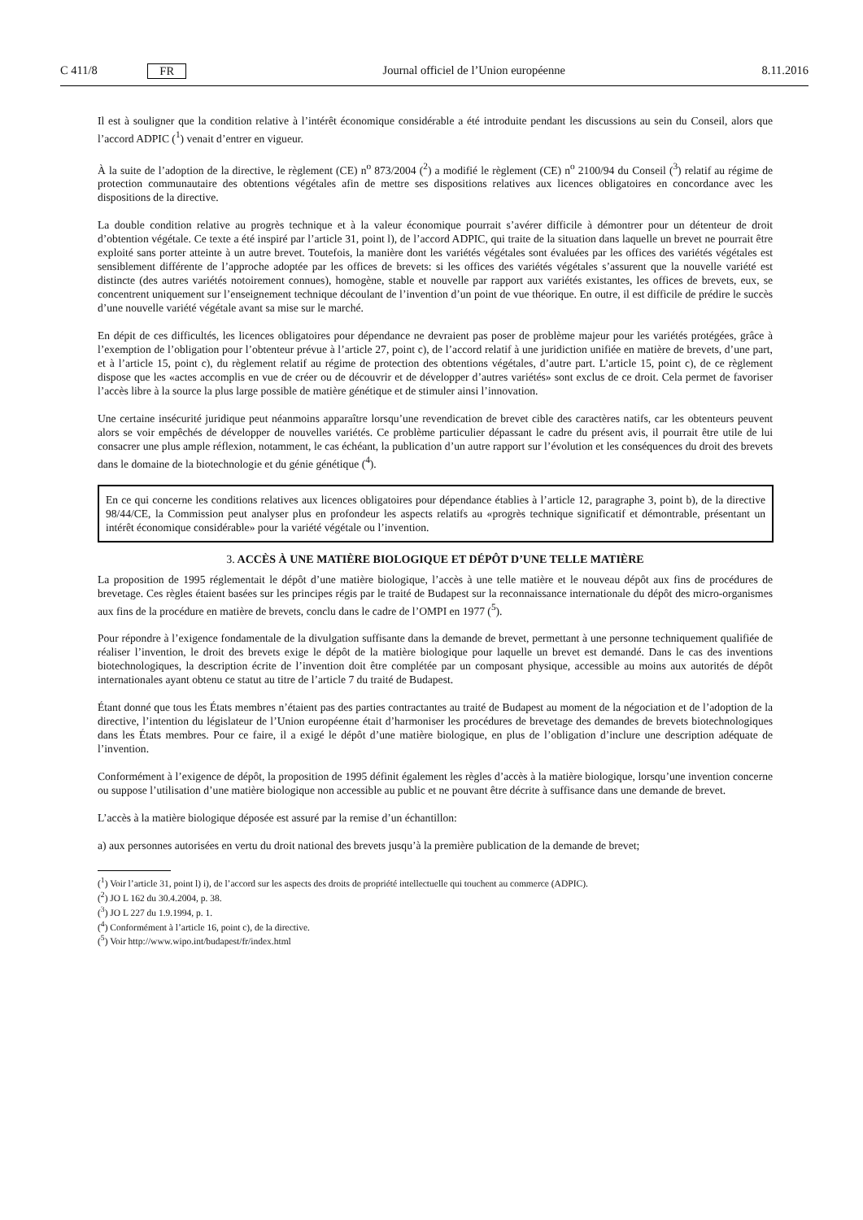C 411/8 FR Journal officiel de l’Union européenne 8.11.2016
Il est à souligner que la condition relative à l’intérêt économique considérable a été introduite pendant les discussions au sein du Conseil, alors que l’accord ADPIC (<sup>1</sup>) venait d’entrer en vigueur.
À la suite de l’adoption de la directive, le règlement (CE) n<sup>o</sup> 873/2004 (<sup>2</sup>) a modifié le règlement (CE) n<sup>o</sup> 2100/94 du Conseil (<sup>3</sup>) relatif au régime de protection communautaire des obtentions végétales afin de mettre ses dispositions relatives aux licences obligatoires en concordance avec les dispositions de la directive.
La double condition relative au progrès technique et à la valeur économique pourrait s’avérer difficile à démontrer pour un détenteur de droit d’obtention végétale. Ce texte a été inspiré par l’article 31, point l), de l’accord ADPIC, qui traite de la situation dans laquelle un brevet ne pourrait être exploité sans porter atteinte à un autre brevet. Toutefois, la manière dont les variétés végétales sont évaluées par les offices des variétés végétales est sensiblement différente de l’approche adoptée par les offices de brevets: si les offices des variétés végétales s’assurent que la nouvelle variété est distincte (des autres variétés notoirement connues), homogène, stable et nouvelle par rapport aux variétés existantes, les offices de brevets, eux, se concentrent uniquement sur l’enseignement technique découlant de l’invention d’un point de vue théorique. En outre, il est difficile de prédire le succès d’une nouvelle variété végétale avant sa mise sur le marché.
En dépit de ces difficultés, les licences obligatoires pour dépendance ne devraient pas poser de problème majeur pour les variétés protégées, grâce à l’exemption de l’obligation pour l’obtenteur prévue à l’article 27, point c), de l’accord relatif à une juridiction unifiée en matière de brevets, d’une part, et à l’article 15, point c), du règlement relatif au régime de protection des obtentions végétales, d’autre part. L’article 15, point c), de ce règlement dispose que les «actes accomplis en vue de créer ou de découvrir et de développer d’autres variétés» sont exclus de ce droit. Cela permet de favoriser l’accès libre à la source la plus large possible de matière génétique et de stimuler ainsi l’innovation.
Une certaine insécurité juridique peut néanmoins apparaître lorsqu’une revendication de brevet cible des caractères natifs, car les obtenteurs peuvent alors se voir empêchés de développer de nouvelles variétés. Ce problème particulier dépassant le cadre du présent avis, il pourrait être utile de lui consacrer une plus ample réflexion, notamment, le cas échéant, la publication d’un autre rapport sur l’évolution et les conséquences du droit des brevets dans le domaine de la biotechnologie et du génie génétique (<sup>4</sup>).
En ce qui concerne les conditions relatives aux licences obligatoires pour dépendance établies à l’article 12, paragraphe 3, point b), de la directive 98/44/CE, la Commission peut analyser plus en profondeur les aspects relatifs au «progrès technique significatif et démontrable, présentant un intérêt économique considérable» pour la variété végétale ou l’invention.
3. ACCÈS À UNE MATIÈRE BIOLOGIQUE ET DÉPÔT D’UNE TELLE MATIÈRE
La proposition de 1995 réglementait le dépôt d’une matière biologique, l’accès à une telle matière et le nouveau dépôt aux fins de procédures de brevetage. Ces règles étaient basées sur les principes régis par le traité de Budapest sur la reconnaissance internationale du dépôt des micro-organismes aux fins de la procédure en matière de brevets, conclu dans le cadre de l’OMPI en 1977 (<sup>5</sup>).
Pour répondre à l’exigence fondamentale de la divulgation suffisante dans la demande de brevet, permettant à une personne techniquement qualifiée de réaliser l’invention, le droit des brevets exige le dépôt de la matière biologique pour laquelle un brevet est demandé. Dans le cas des inventions biotechnologiques, la description écrite de l’invention doit être complétée par un composant physique, accessible au moins aux autorités de dépôt internationales ayant obtenu ce statut au titre de l’article 7 du traité de Budapest.
Étant donné que tous les États membres n’étaient pas des parties contractantes au traité de Budapest au moment de la négociation et de l’adoption de la directive, l’intention du législateur de l’Union européenne était d’harmoniser les procédures de brevetage des demandes de brevets biotechnologiques dans les États membres. Pour ce faire, il a exigé le dépôt d’une matière biologique, en plus de l’obligation d’inclure une description adéquate de l’invention.
Conformément à l’exigence de dépôt, la proposition de 1995 définit également les règles d’accès à la matière biologique, lorsqu’une invention concerne ou suppose l’utilisation d’une matière biologique non accessible au public et ne pouvant être décrite à suffisance dans une demande de brevet.
L’accès à la matière biologique déposée est assuré par la remise d’un échantillon:
a) aux personnes autorisées en vertu du droit national des brevets jusqu’à la première publication de la demande de brevet;
(<sup>1</sup>) Voir l’article 31, point l) i), de l’accord sur les aspects des droits de propriété intellectuelle qui touchent au commerce (ADPIC).
(<sup>2</sup>) JO L 162 du 30.4.2004, p. 38.
(<sup>3</sup>) JO L 227 du 1.9.1994, p. 1.
(<sup>4</sup>) Conformément à l’article 16, point c), de la directive.
(<sup>5</sup>) Voir http://www.wipo.int/budapest/fr/index.html